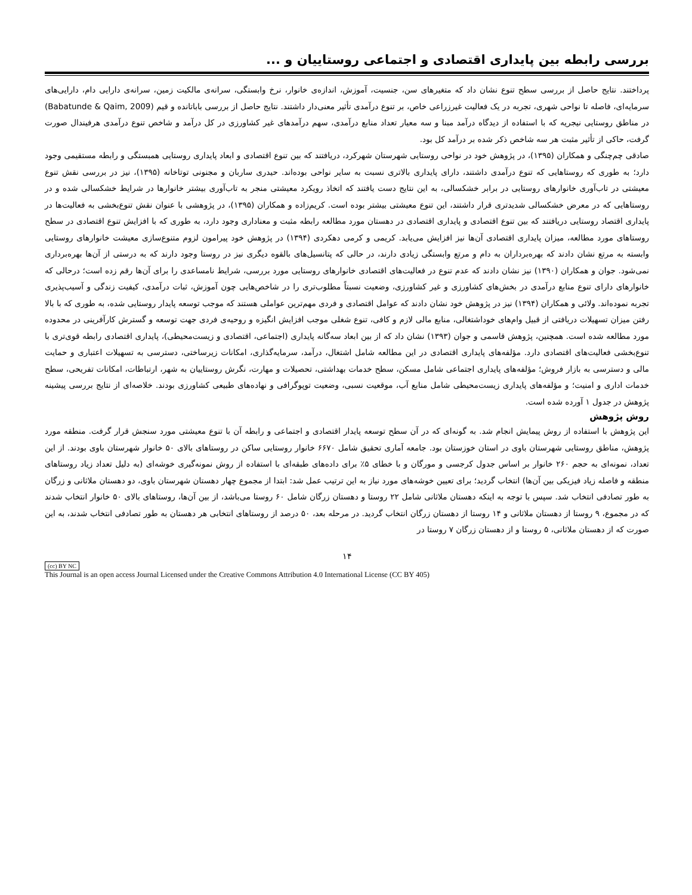بررسی رابطه بین پایداری اقتصادی و اجتماعی روستاییان و ...
پرداختند. نتایج حاصل از بررسی سطح تنوع نشان داد که متغیرهای سن، جنسیت، آموزش، اندازه‌ی خانوار، نرخ وابستگی، سرانه‌ی مالکیت زمین، سرانه‌ی دارایی دام، دارایی‌های سرمایه‌ای، فاصله تا نواحی شهری، تجربه در یک فعالیت غیرزراعی خاص، بر تنوع درآمدی تأثیر معنی‌دار داشتند. نتایج حاصل از بررسی باباتانده و قیم (Babatunde & Qaim, 2009) در مناطق روستایی نیجریه که با استفاده از دیدگاه درآمد مبنا و سه معیار تعداد منابع درآمدی، سهم درآمدهای غیر کشاورزی در کل درآمد و شاخص تنوع درآمدی هرفیندال صورت گرفت، حاکی از تأثیر مثبت هر سه شاخص ذکر شده بر درآمد کل بود.
صادقی چم‌چنگی و همکاران (۱۳۹۵)، در پژوهش خود در نواحی روستایی شهرستان شهرکرد، دریافتند که بین تنوع اقتصادی و ابعاد پایداری روستایی همبستگی و رابطه مستقیمی وجود دارد؛ به طوری که روستاهایی که تنوع درآمدی داشتند، دارای پایداری بالاتری نسبت به سایر نواحی بوده‌اند. حیدری ساربان و مجنونی توتاخانه (۱۳۹۵)، نیز در بررسی نقش تنوع معیشتی در تاب‌آوری خانوارهای روستایی در برابر خشکسالی، به این نتایج دست یافتند که اتخاذ رویکرد معیشتی منجر به تاب‌آوری بیشتر خانوارها در شرایط خشکسالی شده و در روستاهایی که در معرض خشکسالی شدیدتری قرار داشتند، این تنوع معیشتی بیشتر بوده است. کریم‌زاده و همکاران (۱۳۹۵)، در پژوهشی با عنوان نقش تنوع‌بخشی به فعالیت‌ها در پایداری اقتصاد روستایی دریافتند که بین تنوع اقتصادی و پایداری اقتصادی در دهستان مورد مطالعه رابطه مثبت و معناداری وجود دارد، به طوری که با افزایش تنوع اقتصادی در سطح روستاهای مورد مطالعه، میزان پایداری اقتصادی آن‌ها نیز افزایش می‌یابد. کریمی و کرمی دهکردی (۱۳۹۴) در پژوهش خود پیرامون لزوم متنوع‌سازی معیشت خانوارهای روستایی وابسته به مرتع نشان دادند که بهره‌برداران به دام و مرتع وابستگی زیادی دارند، در حالی که پتانسیل‌های بالقوه دیگری نیز در روستا وجود دارند که به درستی از آن‌ها بهره‌برداری نمی‌شود. جوان و همکاران (۱۳۹۰) نیز نشان دادند که عدم تنوع در فعالیت‌های اقتصادی خانوارهای روستایی مورد بررسی، شرایط نامساعدی را برای آن‌ها رقم زده است؛ درحالی که خانوارهای دارای تنوع منابع درآمدی در بخش‌های کشاورزی و غیر کشاورزی، وضعیت نسبتاً مطلوب‌تری را در شاخص‌هایی چون آموزش، ثبات درآمدی، کیفیت زندگی و آسیب‌پذیری تجربه نموده‌اند. ولائی و همکاران (۱۳۹۴) نیز در پژوهش خود نشان دادند که عوامل اقتصادی و فردی مهم‌ترین عواملی هستند که موجب توسعه پایدار روستایی شده، به طوری که با بالا رفتن میزان تسهیلات دریافتی از قبیل وام‌های خوداشتغالی، منابع مالی لازم و کافی، تنوع شغلی موجب افزایش انگیزه و روحیه‌ی فردی جهت توسعه و گسترش کارآفرینی در محدوده مورد مطالعه شده است. همچنین، پژوهش قاسمی و جوان (۱۳۹۳) نشان داد که از بین ابعاد سه‌گانه پایداری (اجتماعی، اقتصادی و زیست‌محیطی)، پایداری اقتصادی رابطه قوی‌تری با تنوع‌بخشی فعالیت‌های اقتصادی دارد. مؤلفه‌های پایداری اقتصادی در این مطالعه شامل اشتغال، درآمد، سرمایه‌گذاری، امکانات زیرساختی، دسترسی به تسهیلات اعتباری و حمایت مالی و دسترسی به بازار فروش؛ مؤلفه‌های پایداری اجتماعی شامل مسکن، سطح خدمات بهداشتی، تحصیلات و مهارت، نگرش روستاییان به شهر، ارتباطات، امکانات تفریحی، سطح خدمات اداری و امنیت؛ و مؤلفه‌های پایداری زیست‌محیطی شامل منابع آب، موقعیت نسبی، وضعیت توپوگرافی و نهاده‌های طبیعی کشاورزی بودند. خلاصه‌ای از نتایج بررسی پیشینه پژوهش در جدول ۱ آورده شده است.
روش پژوهش
این پژوهش با استفاده از روش پیمایش انجام شد. به گونه‌ای که در آن سطح توسعه پایدار اقتصادی و اجتماعی و رابطه آن با تنوع معیشتی مورد سنجش قرار گرفت. منطقه مورد پژوهش، مناطق روستایی شهرستان باوی در استان خوزستان بود. جامعه آماری تحقیق شامل ۶۶۷۰ خانوار روستایی ساکن در روستاهای بالای ۵۰ خانوار شهرستان باوی بودند. از این تعداد، نمونه‌ای به حجم ۲۶۰ خانوار بر اساس جدول کرجسی و مورگان و با خطای ۵٪ برای داده‌های طبقه‌ای با استفاده از روش نمونه‌گیری خوشه‌ای (به دلیل تعداد زیاد روستاهای منطقه و فاصله زیاد فیزیکی بین آن‌ها) انتخاب گردید؛ برای تعیین خوشه‌های مورد نیاز به این ترتیب عمل شد: ابتدا از مجموع چهار دهستان شهرستان باوی، دو دهستان ملاثانی و زرگان به طور تصادفی انتخاب شد. سپس با توجه به اینکه دهستان ملاثانی شامل ۲۲ روستا و دهستان زرگان شامل ۶۰ روستا می‌باشد، از بین آن‌ها، روستاهای بالای ۵۰ خانوار انتخاب شدند که در مجموع، ۹ روستا از دهستان ملاثانی و ۱۴ روستا از دهستان زرگان انتخاب گردید. در مرحله بعد، ۵۰ درصد از روستاهای انتخابی هر دهستان به طور تصادفی انتخاب شدند، به این صورت که از دهستان ملاثانی، ۵ روستا و از دهستان زرگان ۷ روستا در
۱۴
(cc) BY NC
This Journal is an open access Journal Licensed under the Creative Commons Attribution 4.0 International License (CC BY 405)